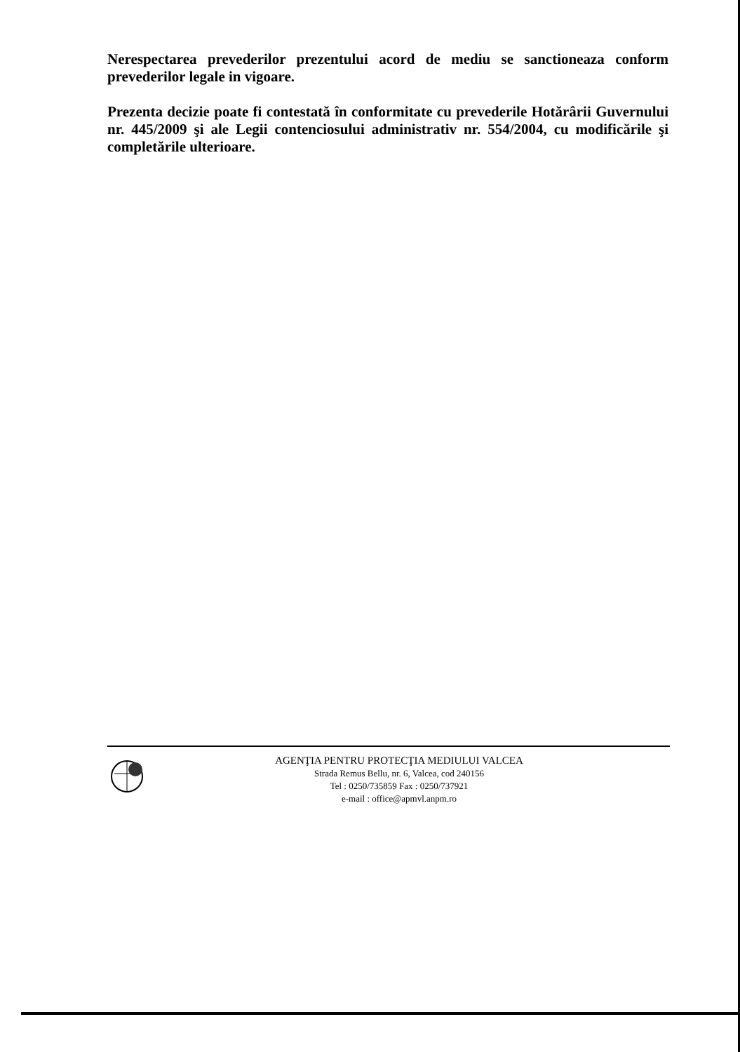Nerespectarea prevederilor prezentului acord de mediu se sanctioneaza conform prevederilor legale in vigoare.
Prezenta decizie poate fi contestată în conformitate cu prevederile Hotărârii Guvernului nr. 445/2009 şi ale Legii contenciosului administrativ nr. 554/2004, cu modificările şi completările ulterioare.
AGENŢIA PENTRU PROTECŢIA MEDIULUI VALCEA
Strada Remus Bellu, nr. 6, Valcea, cod 240156
Tel : 0250/735859 Fax : 0250/737921
e-mail : office@apmvl.anpm.ro